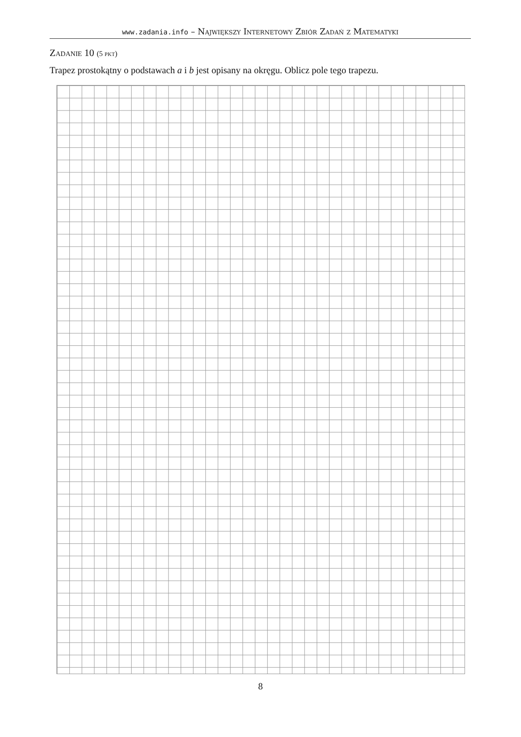www.zadania.info – Największy Internetowy Zbiór Zadań z Matematyki
Zadanie 10 (5 pkt)
Trapez prostokątny o podstawach a i b jest opisany na okręgu. Oblicz pole tego trapezu.
8